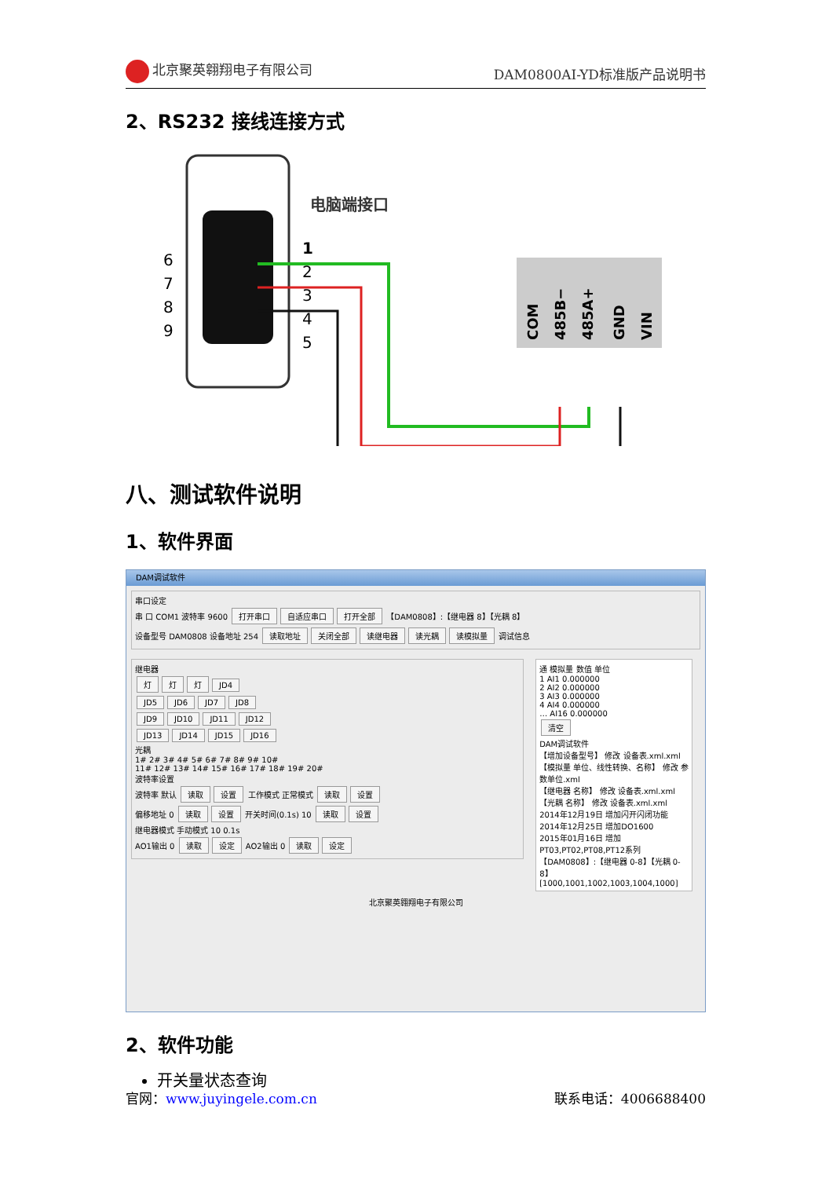北京聚英翱翔电子有限公司 DAM0800AI-YD标准版产品说明书
2、RS232 接线连接方式
电脑端接口
1
2
3
4
5
6
7
8
9
COM
485B−
485A+
GND
VIN
八、测试软件说明
1、软件界面
DAM调试软件
串口设定
串 口 COM1 波特率 9600 打开串口 自适应串口 打开全部 【DAM0808】:【继电器 8】【光耦 8】
设备型号 DAM0808 设备地址 254 读取地址 关闭全部 读继电器 读光耦 读模拟量 调试信息
继电器
灯 灯 灯 JD4
JD5 JD6 JD7 JD8
JD9 JD10 JD11 JD12
JD13 JD14 JD15 JD16
光耦
1# 2# 3# 4# 5# 6# 7# 8# 9# 10#
11# 12# 13# 14# 15# 16# 17# 18# 19# 20#
波特率设置
波特率 默认 读取 设置 工作模式 正常模式 读取 设置
偏移地址 0 读取 设置 开关时间(0.1s) 10 读取 设置
继电器模式 手动模式 10 0.1s
AO1输出 0 读取 设定 AO2输出 0 读取 设定
通 模拟量 数值 单位
1 AI1 0.000000
2 AI2 0.000000
3 AI3 0.000000
4 AI4 0.000000
… AI16 0.000000
清空
DAM调试软件
【增加设备型号】 修改 设备表.xml.xml
【模拟量 单位、线性转换、名称】 修改 参数单位.xml
【继电器 名称】 修改 设备表.xml.xml
【光耦 名称】 修改 设备表.xml.xml
2014年12月19日 增加闪开闪闭功能
2014年12月25日 增加DO1600
2015年01月16日 增加PT03,PT02,PT08,PT12系列
【DAM0808】:【继电器 0-8】【光耦 0-8】
[1000,1001,1002,1003,1004,1000]
北京聚英翱翔电子有限公司
2、软件功能
开关量状态查询
官网：www.juyingele.com.cn 联系电话：4006688400